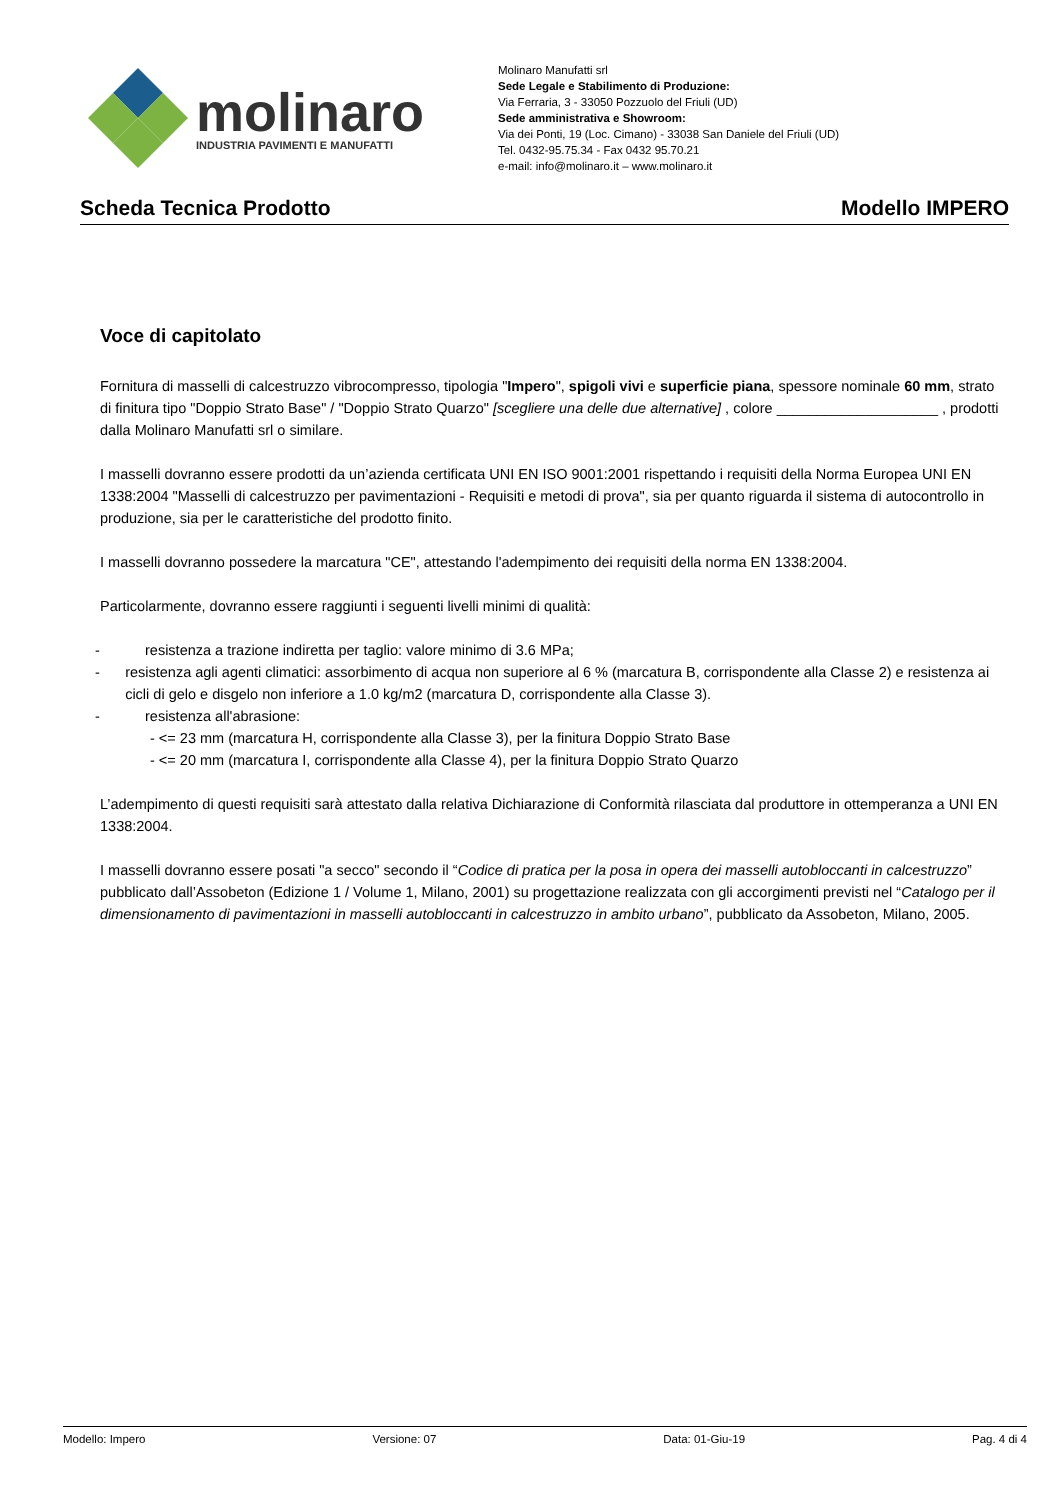molinaro
INDUSTRIA PAVIMENTI E MANUFATTI
Molinaro Manufatti srl
Sede Legale e Stabilimento di Produzione:
Via Ferraria, 3 - 33050 Pozzuolo del Friuli (UD)
Sede amministrativa e Showroom:
Via dei Ponti, 19 (Loc. Cimano) - 33038 San Daniele del Friuli (UD)
Tel. 0432-95.75.34 - Fax 0432 95.70.21
e-mail: info@molinaro.it – www.molinaro.it
Scheda Tecnica Prodotto Modello IMPERO
Voce di capitolato
Fornitura di masselli di calcestruzzo vibrocompresso, tipologia "Impero", spigoli vivi e superficie piana, spessore nominale 60 mm, strato di finitura tipo "Doppio Strato Base" / "Doppio Strato Quarzo" [scegliere una delle due alternative] , colore ____________________ , prodotti dalla Molinaro Manufatti srl o similare.
I masselli dovranno essere prodotti da un’azienda certificata UNI EN ISO 9001:2001 rispettando i requisiti della Norma Europea UNI EN 1338:2004 "Masselli di calcestruzzo per pavimentazioni - Requisiti e metodi di prova", sia per quanto riguarda il sistema di autocontrollo in produzione, sia per le caratteristiche del prodotto finito.
I masselli dovranno possedere la marcatura "CE", attestando l'adempimento dei requisiti della norma EN 1338:2004.
Particolarmente, dovranno essere raggiunti i seguenti livelli minimi di qualità:
- resistenza a trazione indiretta per taglio: valore minimo di 3.6 MPa;
- resistenza agli agenti climatici: assorbimento di acqua non superiore al 6 % (marcatura B, corrispondente alla Classe 2) e resistenza ai cicli di gelo e disgelo non inferiore a 1.0 kg/m2 (marcatura D, corrispondente alla Classe 3).
- resistenza all'abrasione:
- <= 23 mm (marcatura H, corrispondente alla Classe 3), per la finitura Doppio Strato Base
- <= 20 mm (marcatura I, corrispondente alla Classe 4), per la finitura Doppio Strato Quarzo
L’adempimento di questi requisiti sarà attestato dalla relativa Dichiarazione di Conformità rilasciata dal produttore in ottemperanza a UNI EN 1338:2004.
I masselli dovranno essere posati "a secco" secondo il “Codice di pratica per la posa in opera dei masselli autobloccanti in calcestruzzo” pubblicato dall’Assobeton (Edizione 1 / Volume 1, Milano, 2001) su progettazione realizzata con gli accorgimenti previsti nel “Catalogo per il dimensionamento di pavimentazioni in masselli autobloccanti in calcestruzzo in ambito urbano”, pubblicato da Assobeton, Milano, 2005.
Modello: Impero Versione: 07 Data: 01-Giu-19 Pag. 4 di 4